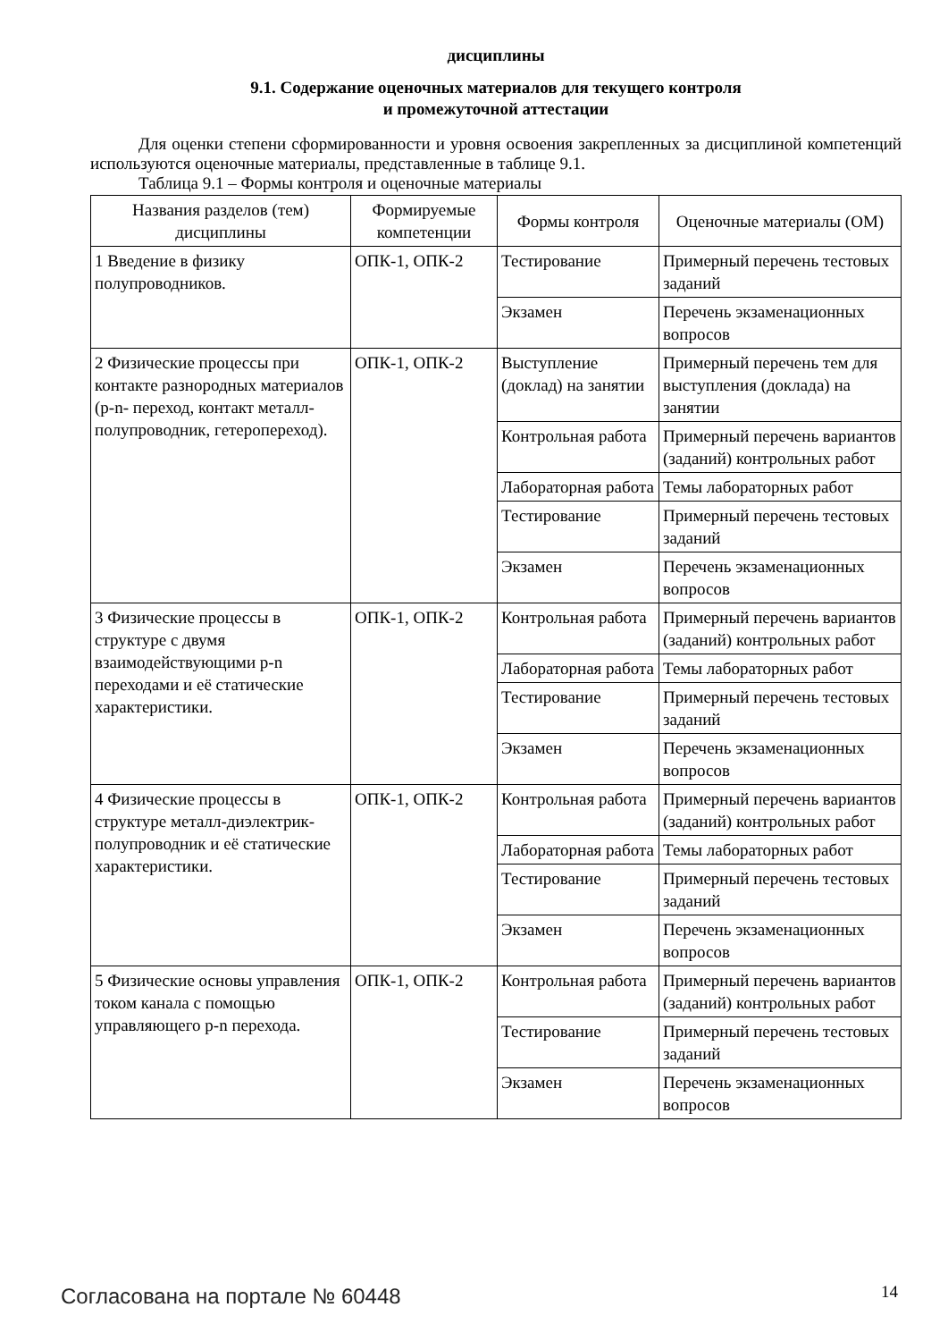дисциплины
9.1. Содержание оценочных материалов для текущего контроля
и промежуточной аттестации
Для оценки степени сформированности и уровня освоения закрепленных за дисциплиной компетенций используются оценочные материалы, представленные в таблице 9.1.
Таблица 9.1 – Формы контроля и оценочные материалы
| Названия разделов (тем) дисциплины | Формируемые компетенции | Формы контроля | Оценочные материалы (ОМ) |
| --- | --- | --- | --- |
| 1 Введение в физику полупроводников. | ОПК-1, ОПК-2 | Тестирование | Примерный перечень тестовых заданий |
| | | Экзамен | Перечень экзаменационных вопросов |
| 2 Физические процессы при контакте разнородных материалов (p-n- переход, контакт металл-полупроводник, гетеропереход). | ОПК-1, ОПК-2 | Выступление (доклад) на занятии | Примерный перечень тем для выступления (доклада) на занятии |
| | | Контрольная работа | Примерный перечень вариантов (заданий) контрольных работ |
| | | Лабораторная работа | Темы лабораторных работ |
| | | Тестирование | Примерный перечень тестовых заданий |
| | | Экзамен | Перечень экзаменационных вопросов |
| 3 Физические процессы в структуре с двумя взаимодействующими p-n переходами и её статические характеристики. | ОПК-1, ОПК-2 | Контрольная работа | Примерный перечень вариантов (заданий) контрольных работ |
| | | Лабораторная работа | Темы лабораторных работ |
| | | Тестирование | Примерный перечень тестовых заданий |
| | | Экзамен | Перечень экзаменационных вопросов |
| 4 Физические процессы в структуре металл-диэлектрик-полупроводник и её статические характеристики. | ОПК-1, ОПК-2 | Контрольная работа | Примерный перечень вариантов (заданий) контрольных работ |
| | | Лабораторная работа | Темы лабораторных работ |
| | | Тестирование | Примерный перечень тестовых заданий |
| | | Экзамен | Перечень экзаменационных вопросов |
| 5 Физические основы управления током канала с помощью управляющего p-n перехода. | ОПК-1, ОПК-2 | Контрольная работа | Примерный перечень вариантов (заданий) контрольных работ |
| | | Тестирование | Примерный перечень тестовых заданий |
| | | Экзамен | Перечень экзаменационных вопросов |
Согласована на портале № 60448 14